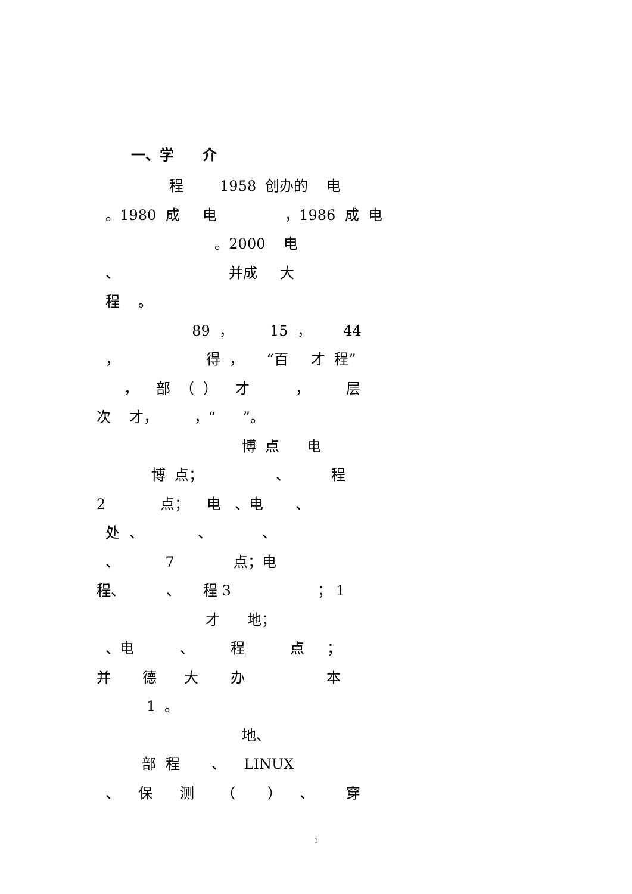一、学　　介
程 1958 创办的 电
。1980 成 电 ，1986 成 电
。2000 电
、 并成 大
程 。
89 ， 15 ， 44
， 得 ， “百 才 程”
， 部 （ ） 才 ， 层
次 才， ，“ ”。
博 点 电
博 点； 、 程
2 点； 电 、电 、
处 、 、 、
、 7 点；电
程、 、 程 3 ； 1
才 地；
、电 、 程 点 ；
并 德 大 办 本
1 。
地、
部 程 、 LINUX
、 保 测 （ ） 、 穿
1